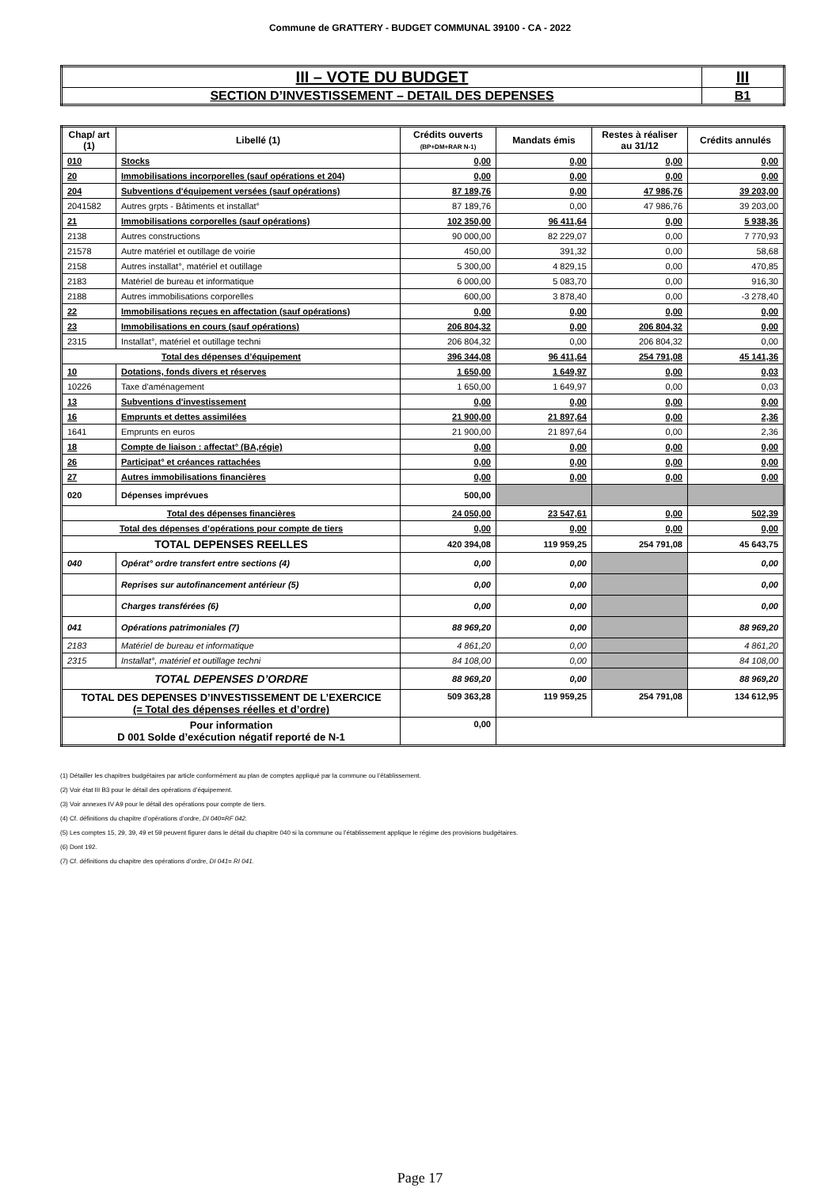Commune de GRATTERY - BUDGET COMMUNAL 39100 - CA - 2022
| III – VOTE DU BUDGET | III |
| SECTION D’INVESTISSEMENT – DETAIL DES DEPENSES | B1 |
| Chap/ art (1) | Libellé (1) | Crédits ouverts (BP+DM+RAR N-1) | Mandats émis | Restes à réaliser au 31/12 | Crédits annulés |
| --- | --- | --- | --- | --- | --- |
| 010 | Stocks | 0,00 | 0,00 | 0,00 | 0,00 |
| 20 | Immobilisations incorporelles (sauf opérations et 204) | 0,00 | 0,00 | 0,00 | 0,00 |
| 204 | Subventions d'équipement versées (sauf opérations) | 87 189,76 | 0,00 | 47 986,76 | 39 203,00 |
| 2041582 | Autres grpts - Bâtiments et installat° | 87 189,76 | 0,00 | 47 986,76 | 39 203,00 |
| 21 | Immobilisations corporelles (sauf opérations) | 102 350,00 | 96 411,64 | 0,00 | 5 938,36 |
| 2138 | Autres constructions | 90 000,00 | 82 229,07 | 0,00 | 7 770,93 |
| 21578 | Autre matériel et outillage de voirie | 450,00 | 391,32 | 0,00 | 58,68 |
| 2158 | Autres installat°, matériel et outillage | 5 300,00 | 4 829,15 | 0,00 | 470,85 |
| 2183 | Matériel de bureau et informatique | 6 000,00 | 5 083,70 | 0,00 | 916,30 |
| 2188 | Autres immobilisations corporelles | 600,00 | 3 878,40 | 0,00 | -3 278,40 |
| 22 | Immobilisations reçues en affectation (sauf opérations) | 0,00 | 0,00 | 0,00 | 0,00 |
| 23 | Immobilisations en cours (sauf opérations) | 206 804,32 | 0,00 | 206 804,32 | 0,00 |
| 2315 | Installat°, matériel et outillage techni | 206 804,32 | 0,00 | 206 804,32 | 0,00 |
| Total des dépenses d’équipement | | 396 344,08 | 96 411,64 | 254 791,08 | 45 141,36 |
| 10 | Dotations, fonds divers et réserves | 1 650,00 | 1 649,97 | 0,00 | 0,03 |
| 10226 | Taxe d'aménagement | 1 650,00 | 1 649,97 | 0,00 | 0,03 |
| 13 | Subventions d'investissement | 0,00 | 0,00 | 0,00 | 0,00 |
| 16 | Emprunts et dettes assimilées | 21 900,00 | 21 897,64 | 0,00 | 2,36 |
| 1641 | Emprunts en euros | 21 900,00 | 21 897,64 | 0,00 | 2,36 |
| 18 | Compte de liaison : affectat° (BA,régie) | 0,00 | 0,00 | 0,00 | 0,00 |
| 26 | Participat° et créances rattachées | 0,00 | 0,00 | 0,00 | 0,00 |
| 27 | Autres immobilisations financières | 0,00 | 0,00 | 0,00 | 0,00 |
| 020 | Dépenses imprévues | 500,00 | | | |
| Total des dépenses financières | | 24 050,00 | 23 547,61 | 0,00 | 502,39 |
| Total des dépenses d’opérations pour compte de tiers | | 0,00 | 0,00 | 0,00 | 0,00 |
| TOTAL DEPENSES REELLES | | 420 394,08 | 119 959,25 | 254 791,08 | 45 643,75 |
| 040 | Opérat° ordre transfert entre sections (4) | 0,00 | 0,00 | | 0,00 |
| | Reprises sur autofinancement antérieur (5) | 0,00 | 0,00 | | 0,00 |
| | Charges transférées (6) | 0,00 | 0,00 | | 0,00 |
| 041 | Opérations patrimoniales (7) | 88 969,20 | 0,00 | | 88 969,20 |
| 2183 | Matériel de bureau et informatique | 4 861,20 | 0,00 | | 4 861,20 |
| 2315 | Installat°, matériel et outillage techni | 84 108,00 | 0,00 | | 84 108,00 |
| TOTAL DEPENSES D’ORDRE | | 88 969,20 | 0,00 | | 88 969,20 |
| TOTAL DES DEPENSES D’INVESTISSEMENT DE L’EXERCICE (= Total des dépenses réelles et d’ordre) | | 509 363,28 | 119 959,25 | 254 791,08 | 134 612,95 |
| Pour information D 001 Solde d’exécution négatif reporté de N-1 | | 0,00 | | | |
(1) Détailler les chapitres budgétaires par article conformément au plan de comptes appliqué par la commune ou l’établissement.
(2) Voir état III B3 pour le détail des opérations d’équipement.
(3) Voir annexes IV A9 pour le détail des opérations pour compte de tiers.
(4) Cf. définitions du chapitre d’opérations d’ordre, DI 040=RF 042.
(5) Les comptes 15, 29, 39, 49 et 59 peuvent figurer dans le détail du chapitre 040 si la commune ou l’établissement applique le régime des provisions budgétaires.
(6) Dont 192.
(7) Cf. définitions du chapitre des opérations d’ordre, DI 041= RI 041.
Page 17